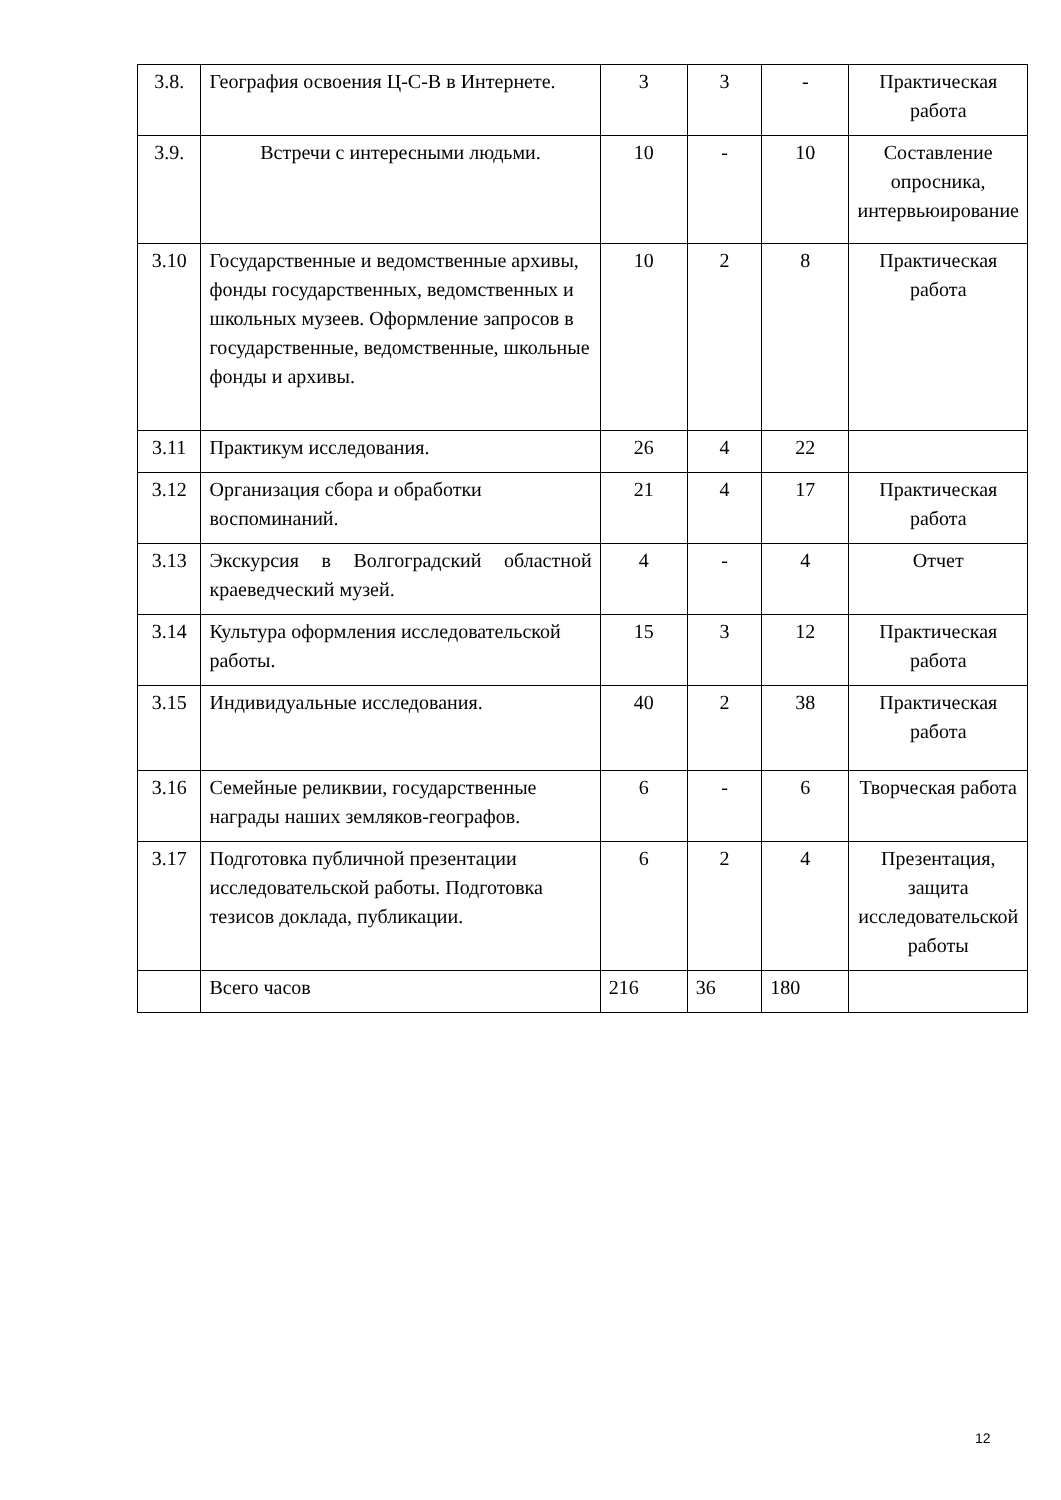| 3.8. | География освоения Ц-С-В в Интернете. | 3 | 3 | - | Практическая работа |
| 3.9. | Встречи с интересными людьми. | 10 | - | 10 | Составление опросника, интервьюирование |
| 3.10 | Государственные и ведомственные архивы, фонды государственных, ведомственных и школьных музеев. Оформление запросов в государственные, ведомственные, школьные фонды и архивы. | 10 | 2 | 8 | Практическая работа |
| 3.11 | Практикум исследования. | 26 | 4 | 22 | |
| 3.12 | Организация сбора и обработки воспоминаний. | 21 | 4 | 17 | Практическая работа |
| 3.13 | Экскурсия в Волгоградский областной краеведческий музей. | 4 | - | 4 | Отчет |
| 3.14 | Культура оформления исследовательской работы. | 15 | 3 | 12 | Практическая работа |
| 3.15 | Индивидуальные исследования. | 40 | 2 | 38 | Практическая работа |
| 3.16 | Семейные реликвии, государственные награды наших земляков-географов. | 6 | - | 6 | Творческая работа |
| 3.17 | Подготовка публичной презентации исследовательской работы. Подготовка тезисов доклада, публикации. | 6 | 2 | 4 | Презентация, защита исследовательской работы |
| | Всего часов | 216 | 36 | 180 | |
12